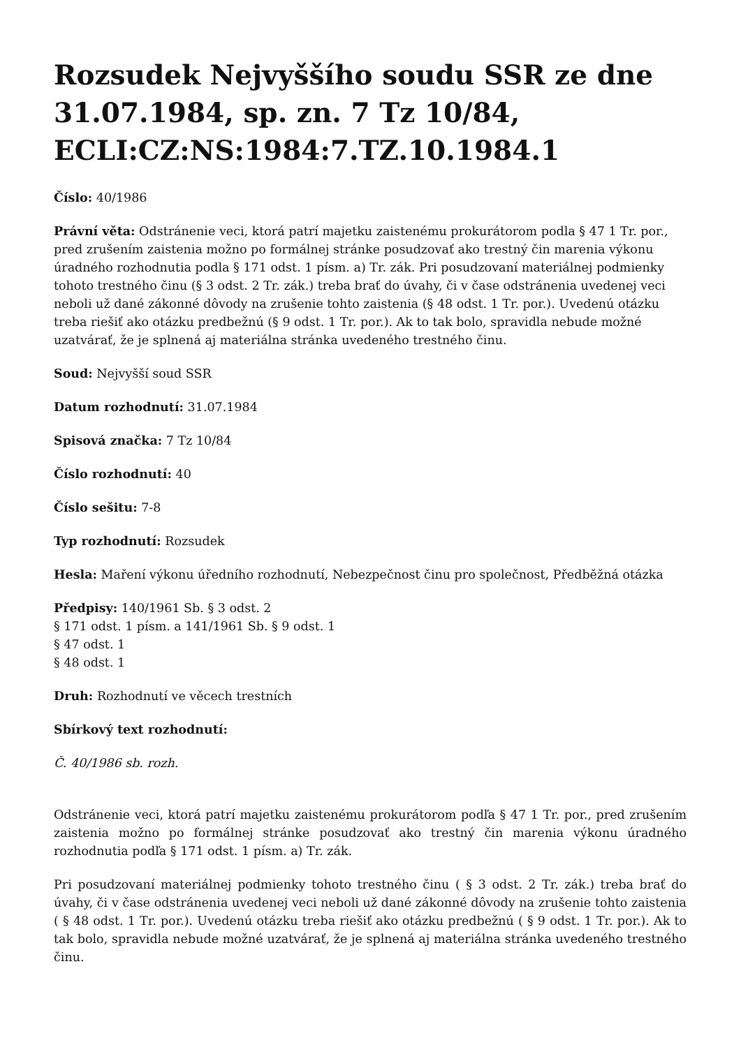Rozsudek Nejvyššího soudu SSR ze dne 31.07.1984, sp. zn. 7 Tz 10/84, ECLI:CZ:NS:1984:7.TZ.10.1984.1
Číslo: 40/1986
Právní věta: Odstránenie veci, ktorá patrí majetku zaistenému prokurátorom podla § 47 1 Tr. por., pred zrušením zaistenia možno po formálnej stránke posudzovať ako trestný čin marenia výkonu úradného rozhodnutia podla § 171 odst. 1 písm. a) Tr. zák. Pri posudzovaní materiálnej podmienky tohoto trestného činu (§ 3 odst. 2 Tr. zák.) treba brať do úvahy, či v čase odstránenia uvedenej veci neboli už dané zákonné dôvody na zrušenie tohto zaistenia (§ 48 odst. 1 Tr. por.). Uvedenú otázku treba riešiť ako otázku predbežnú (§ 9 odst. 1 Tr. por.). Ak to tak bolo, spravidla nebude možné uzatvárať, že je splnená aj materiálna stránka uvedeného trestného činu.
Soud: Nejvyšší soud SSR
Datum rozhodnutí: 31.07.1984
Spisová značka: 7 Tz 10/84
Číslo rozhodnutí: 40
Číslo sešitu: 7-8
Typ rozhodnutí: Rozsudek
Hesla: Maření výkonu úředního rozhodnutí, Nebezpečnost činu pro společnost, Předběžná otázka
Předpisy: 140/1961 Sb. § 3 odst. 2
§ 171 odst. 1 písm. a 141/1961 Sb. § 9 odst. 1
§ 47 odst. 1
§ 48 odst. 1
Druh: Rozhodnutí ve věcech trestních
Sbírkový text rozhodnutí:
Č. 40/1986 sb. rozh.
Odstránenie veci, ktorá patrí majetku zaistenému prokurátorom podľa § 47 1 Tr. por., pred zrušením zaistenia možno po formálnej stránke posudzovať ako trestný čin marenia výkonu úradného rozhodnutia podľa § 171 odst. 1 písm. a) Tr. zák.
Pri posudzovaní materiálnej podmienky tohoto trestného činu ( § 3 odst. 2 Tr. zák.) treba brať do úvahy, či v čase odstránenia uvedenej veci neboli už dané zákonné dôvody na zrušenie tohto zaistenia ( § 48 odst. 1 Tr. por.). Uvedenú otázku treba riešiť ako otázku predbežnú ( § 9 odst. 1 Tr. por.). Ak to tak bolo, spravidla nebude možné uzatvárať, že je splnená aj materiálna stránka uvedeného trestného činu.